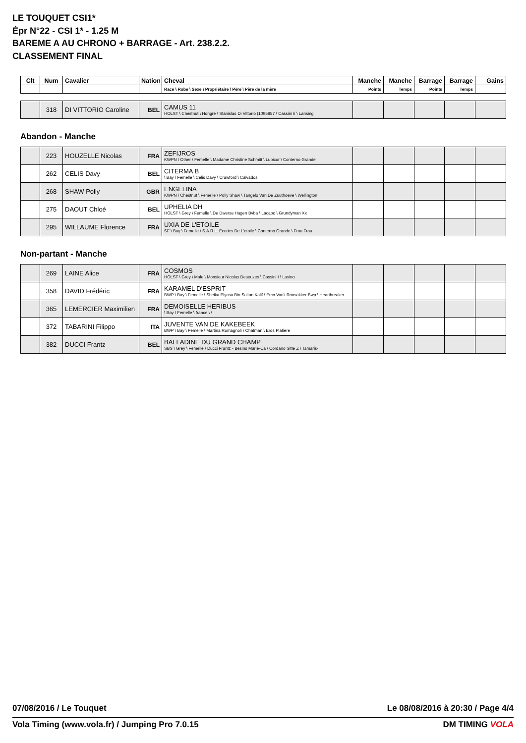LE TOUQUET CSI1*
Épr N°22 - CSI 1* - 1.25 M
BAREME A AU CHRONO + BARRAGE - Art. 238.2.2.
CLASSEMENT FINAL
| Clt | Num | Cavalier | Nation | Cheval | Manche | Manche | Barrage | Barrage | Gains |
| --- | --- | --- | --- | --- | --- | --- | --- | --- | --- |
| | | | | Race \ Robe \ Sexe \ Propriétaire \ Père \ Père de la mère | Points | Temps | Points | Temps | |
| | 318 | DI VITTORIO Caroline | BEL | CAMUS 11 HOLST \ Chestnut \ Hongre \ Stanislas Di Vittorio (1095857 \ Cassini Ii \ Lansing | | | | | |
Abandon - Manche
| | 223 | HOUZELLE Nicolas | FRA | ZEFIJROS KWPN \ Other \ Femelle \ Madame Christine Schmitt \ Lupicor \ Conterno Grande | | | | | |
| | 262 | CELIS Davy | BEL | CITERMA B \ Bay \ Femelle \ Celis Davy \ Crawford \ Calvados | | | | | |
| | 268 | SHAW Polly | GBR | ENGELINA KWPN \ Chestnut \ Femelle \ Polly Shaw \ Tangelo Van De Zuuthoeve \ Wellington | | | | | |
| | 275 | DAOUT Chloé | BEL | UPHELIA DH HOLST \ Grey \ Femelle \ De Dwerse Hagen Bvba \ Lacapo \ Grundyman Xx | | | | | |
| | 295 | WILLAUME Florence | FRA | UXIA DE L'ETOILE SF \ Bay \ Femelle \ S.A.R.L. Ecuries De L'etoile \ Conterno Grande \ Frou Frou | | | | | |
Non-partant - Manche
| | 269 | LAINE Alice | FRA | COSMOS HOLST \ Grey \ Male \ Monsieur Nicolas Deseuzes \ Cassini I \ Lasino | | | | | |
| | 358 | DAVID Frédéric | FRA | KARAMEL D'ESPRIT BWP \ Bay \ Femelle \ Sheika Elyasa Bin Sultan Kalif \ Erco Van't Roosakker Bwp \ Heartbreaker | | | | | |
| | 365 | LEMERCIER Maximilien | FRA | DEMOISELLE HERIBUS \ Bay \ Femelle \ france \ \ | | | | | |
| | 372 | TABARINI Filippo | ITA | JUVENTE VAN DE KAKEBEEK BWP \ Bay \ Femelle \ Martina Romagnoli \ Chatman \ Eros Platiere | | | | | |
| | 382 | DUCCI Frantz | BEL | BALLADINE DU GRAND CHAMP SBS \ Grey \ Femelle \ Ducci Frantz - Besins Marie-Ca \ Cordano Sitte Z \ Tamaris-Iii | | | | | |
07/08/2016 / Le Touquet Le 08/08/2016 à 20:30 / Page 4/4
Vola Timing (www.vola.fr) / Jumping Pro 7.0.15 DM TIMING VOLA